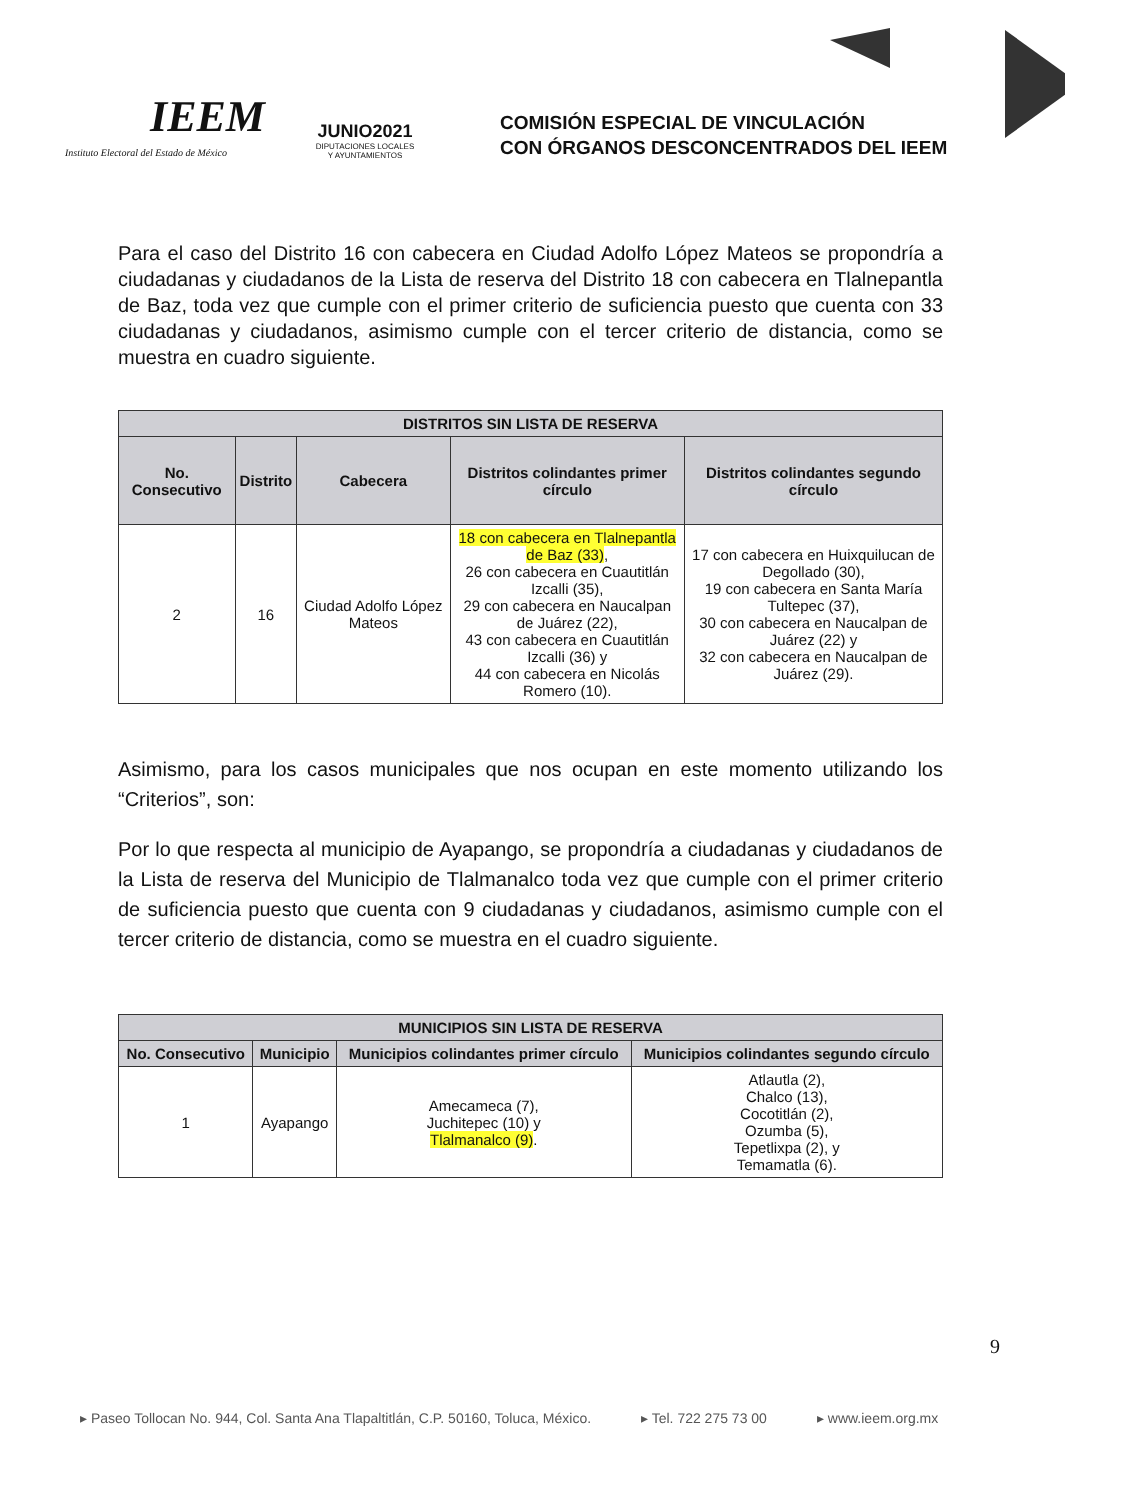IEEM
Instituto Electoral del Estado de México
JUNIO2021
DIPUTACIONES LOCALES
Y AYUNTAMIENTOS
COMISIÓN ESPECIAL DE VINCULACIÓN
CON ÓRGANOS DESCONCENTRADOS DEL IEEM
Para el caso del Distrito 16 con cabecera en Ciudad Adolfo López Mateos se propondría a ciudadanas y ciudadanos de la Lista de reserva del Distrito 18 con cabecera en Tlalnepantla de Baz, toda vez que cumple con el primer criterio de suficiencia puesto que cuenta con 33 ciudadanas y ciudadanos, asimismo cumple con el tercer criterio de distancia, como se muestra en cuadro siguiente.
| DISTRITOS SIN LISTA DE RESERVA | | | | |
| --- | --- | --- | --- | --- |
| No. Consecutivo | Distrito | Cabecera | Distritos colindantes primer círculo | Distritos colindantes segundo círculo |
| 2 | 16 | Ciudad Adolfo López Mateos | 18 con cabecera en Tlalnepantla de Baz (33) , 26 con cabecera en Cuautitlán Izcalli (35), 29 con cabecera en Naucalpan de Juárez (22), 43 con cabecera en Cuautitlán Izcalli (36) y 44 con cabecera en Nicolás Romero (10). | 17 con cabecera en Huixquilucan de Degollado (30), 19 con cabecera en Santa María Tultepec (37), 30 con cabecera en Naucalpan de Juárez (22) y 32 con cabecera en Naucalpan de Juárez (29). |
Asimismo, para los casos municipales que nos ocupan en este momento utilizando los “Criterios”, son:
Por lo que respecta al municipio de Ayapango, se propondría a ciudadanas y ciudadanos de la Lista de reserva del Municipio de Tlalmanalco toda vez que cumple con el primer criterio de suficiencia puesto que cuenta con 9 ciudadanas y ciudadanos, asimismo cumple con el tercer criterio de distancia, como se muestra en el cuadro siguiente.
| MUNICIPIOS SIN LISTA DE RESERVA | | | |
| --- | --- | --- | --- |
| No. Consecutivo | Municipio | Municipios colindantes primer círculo | Municipios colindantes segundo círculo |
| 1 | Ayapango | Amecameca (7), Juchitepec (10) y Tlalmanalco (9) . | Atlautla (2), Chalco (13), Cocotitlán (2), Ozumba (5), Tepetlixpa (2), y Temamatla (6). |
9
▸ Paseo Tollocan No. 944, Col. Santa Ana Tlapaltitlán, C.P. 50160, Toluca, México. ▸ Tel. 722 275 73 00 ▸ www.ieem.org.mx